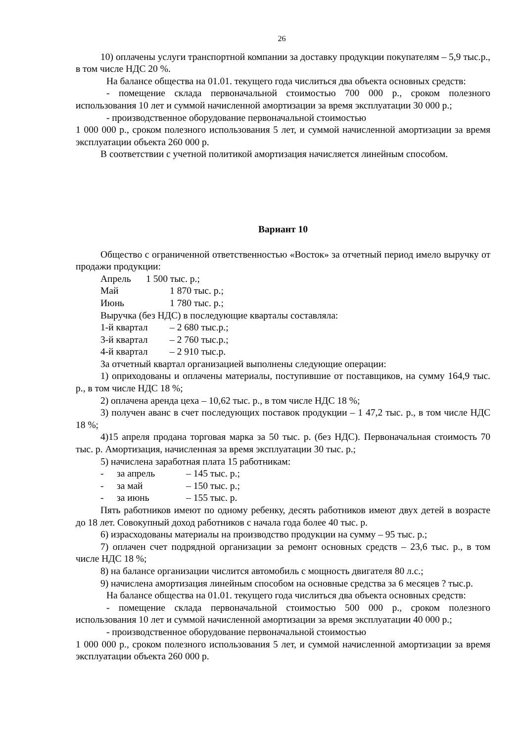26
10) оплачены услуги транспортной компании за доставку продукции покупателям – 5,9 тыс.р., в том числе НДС 20 %.
На балансе общества на 01.01. текущего года числиться два объекта основных средств:
- помещение склада первоначальной стоимостью 700 000 р., сроком полезного использования 10 лет и суммой начисленной амортизации за время эксплуатации 30 000 р.;
- производственное оборудование первоначальной стоимостью
1 000 000 р., сроком полезного использования 5 лет, и суммой начисленной амортизации за время эксплуатации объекта 260 000 р.
В соответствии с учетной политикой амортизация начисляется линейным способом.
Вариант 10
Общество с ограниченной ответственностью «Восток» за отчетный период имело выручку от продажи продукции:
Апрель 1 500 тыс. р.;
Май 1 870 тыс. р.;
Июнь 1 780 тыс. р.;
Выручка (без НДС) в последующие кварталы составляла:
1-й квартал – 2 680 тыс.р.;
3-й квартал – 2 760 тыс.р.;
4-й квартал – 2 910 тыс.р.
За отчетный квартал организацией выполнены следующие операции:
1) оприходованы и оплачены материалы, поступившие от поставщиков, на сумму 164,9 тыс. р., в том числе НДС 18 %;
2) оплачена аренда цеха – 10,62 тыс. р., в том числе НДС 18 %;
3) получен аванс в счет последующих поставок продукции – 1 47,2 тыс. р., в том числе НДС 18 %;
4)15 апреля продана торговая марка за 50 тыс. р. (без НДС). Первоначальная стоимость 70 тыс. р. Амортизация, начисленная за время эксплуатации 30 тыс. р.;
5) начислена заработная плата 15 работникам:
- за апрель – 145 тыс. р.;
- за май – 150 тыс. р.;
- за июнь – 155 тыс. р.
Пять работников имеют по одному ребенку, десять работников имеют двух детей в возрасте до 18 лет. Совокупный доход работников с начала года более 40 тыс. р.
6) израсходованы материалы на производство продукции на сумму – 95 тыс. р.;
7) оплачен счет подрядной организации за ремонт основных средств – 23,6 тыс. р., в том числе НДС 18 %;
8) на балансе организации числится автомобиль с мощность двигателя 80 л.с.;
9) начислена амортизация линейным способом на основные средства за 6 месяцев ? тыс.р.
На балансе общества на 01.01. текущего года числиться два объекта основных средств:
- помещение склада первоначальной стоимостью 500 000 р., сроком полезного использования 10 лет и суммой начисленной амортизации за время эксплуатации 40 000 р.;
- производственное оборудование первоначальной стоимостью
1 000 000 р., сроком полезного использования 5 лет, и суммой начисленной амортизации за время эксплуатации объекта 260 000 р.